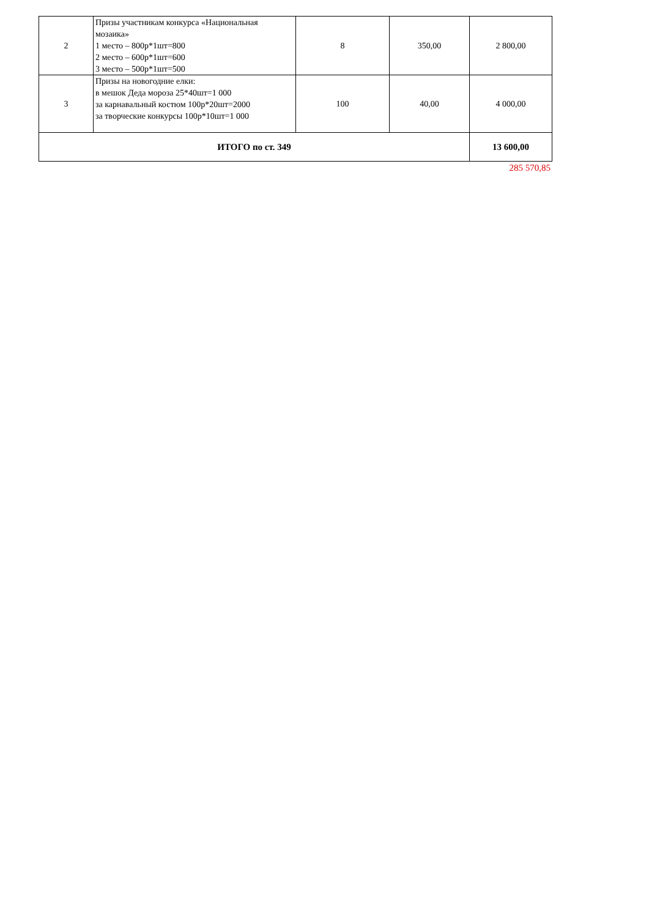| 2 | Призы участникам конкурса «Национальная мозаика» 1 место – 800р*1шт=800 2 место – 600р*1шт=600 3 место – 500р*1шт=500 | 8 | 350,00 | 2 800,00 |
| 3 | Призы на новогодние елки: в мешок Деда мороза 25*40шт=1 000 за карнавальный костюм 100р*20шт=2000 за творческие конкурсы 100р*10шт=1 000 | 100 | 40,00 | 4 000,00 |
| ИТОГО по ст. 349 | | | | 13 600,00 |
285 570,85